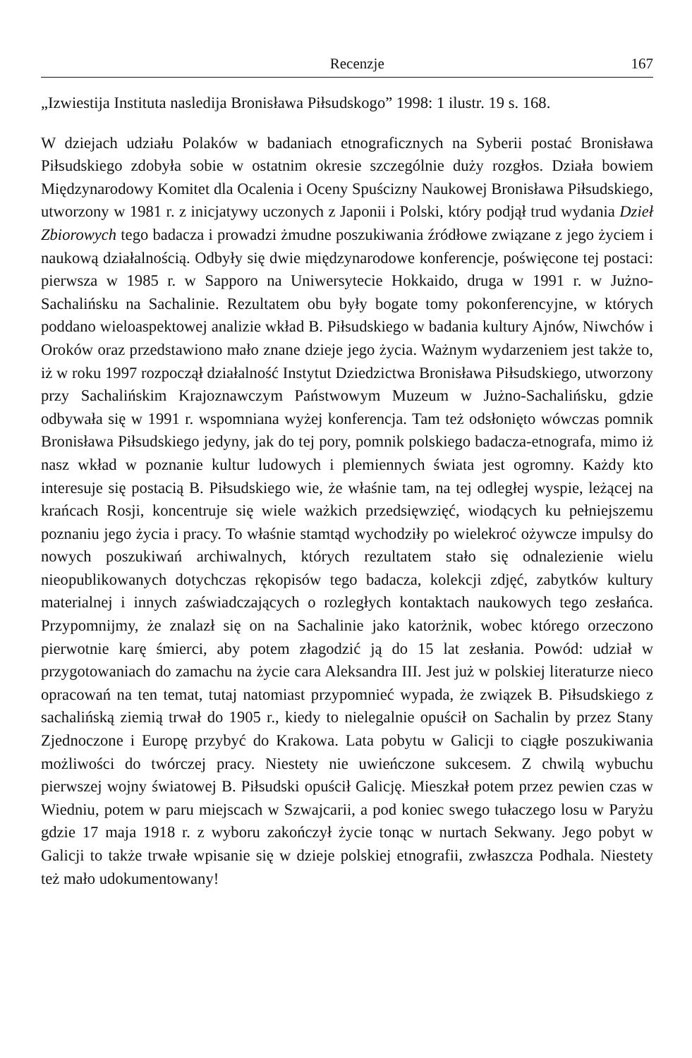Recenzje 167
„Izwiestija Instituta nasledija Bronisława Piłsudskogo” 1998: 1 ilustr. 19 s. 168.
W dziejach udziału Polaków w badaniach etnograficznych na Syberii postać Bronisława Piłsudskiego zdobyła sobie w ostatnim okresie szczególnie duży rozgłos. Działa bowiem Międzynarodowy Komitet dla Ocalenia i Oceny Spuścizny Naukowej Bronisława Piłsudskiego, utworzony w 1981 r. z inicjatywy uczonych z Japonii i Polski, który podjął trud wydania Dzieł Zbiorowych tego badacza i prowadzi żmudne poszukiwania źródłowe związane z jego życiem i naukową działalnością. Odbyły się dwie międzynarodowe konferencje, poświęcone tej postaci: pierwsza w 1985 r. w Sapporo na Uniwersytecie Hokkaido, druga w 1991 r. w Jużno-Sachalińsku na Sachalinie. Rezultatem obu były bogate tomy pokonferencyjne, w których poddano wieloaspektowej analizie wkład B. Piłsudskiego w badania kultury Ajnów, Niwchów i Oroków oraz przedstawiono mało znane dzieje jego życia. Ważnym wydarzeniem jest także to, iż w roku 1997 rozpoczął działalność Instytut Dziedzictwa Bronisława Piłsudskiego, utworzony przy Sachalińskim Krajoznawczym Państwowym Muzeum w Jużno-Sachalińsku, gdzie odbywała się w 1991 r. wspomniana wyżej konferencja. Tam też odsłonięto wówczas pomnik Bronisława Piłsudskiego jedyny, jak do tej pory, pomnik polskiego badacza-etnografa, mimo iż nasz wkład w poznanie kultur ludowych i plemiennych świata jest ogromny. Każdy kto interesuje się postacią B. Piłsudskiego wie, że właśnie tam, na tej odległej wyspie, leżącej na krańcach Rosji, koncentruje się wiele ważkich przedsięwzięć, wiodących ku pełniejszemu poznaniu jego życia i pracy. To właśnie stamtąd wychodziły po wielekroć ożywcze impulsy do nowych poszukiwań archiwalnych, których rezultatem stało się odnalezienie wielu nieopublikowanych dotychczas rękopisów tego badacza, kolekcji zdjęć, zabytków kultury materialnej i innych zaświadczających o rozległych kontaktach naukowych tego zesłańca. Przypomnijmy, że znalazł się on na Sachalinie jako katorżnik, wobec którego orzeczono pierwotnie karę śmierci, aby potem złagodzić ją do 15 lat zesłania. Powód: udział w przygotowaniach do zamachu na życie cara Aleksandra III. Jest już w polskiej literaturze nieco opracowań na ten temat, tutaj natomiast przypomnieć wypada, że związek B. Piłsudskiego z sachalińską ziemią trwał do 1905 r., kiedy to nielegalnie opuścił on Sachalin by przez Stany Zjednoczone i Europę przybyć do Krakowa. Lata pobytu w Galicji to ciągłe poszukiwania możliwości do twórczej pracy. Niestety nie uwieńczone sukcesem. Z chwilą wybuchu pierwszej wojny światowej B. Piłsudski opuścił Galicję. Mieszkał potem przez pewien czas w Wiedniu, potem w paru miejscach w Szwajcarii, a pod koniec swego tułaczego losu w Paryżu gdzie 17 maja 1918 r. z wyboru zakończył życie tonąc w nurtach Sekwany. Jego pobyt w Galicji to także trwałe wpisanie się w dzieje polskiej etnografii, zwłaszcza Podhala. Niestety też mało udokumentowany!